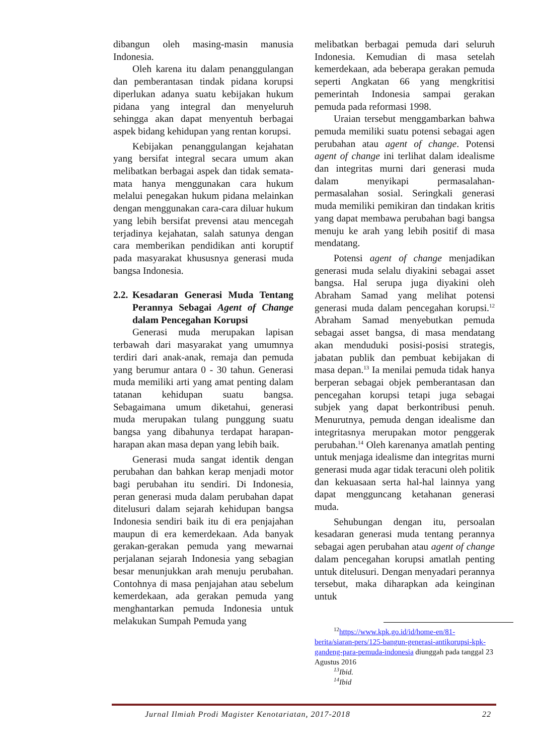dibangun oleh masing-masin manusia Indonesia.
Oleh karena itu dalam penanggulangan dan pemberantasan tindak pidana korupsi diperlukan adanya suatu kebijakan hukum pidana yang integral dan menyeluruh sehingga akan dapat menyentuh berbagai aspek bidang kehidupan yang rentan korupsi.
Kebijakan penanggulangan kejahatan yang bersifat integral secara umum akan melibatkan berbagai aspek dan tidak semata-mata hanya menggunakan cara hukum melalui penegakan hukum pidana melainkan dengan menggunakan cara-cara diluar hukum yang lebih bersifat prevensi atau mencegah terjadinya kejahatan, salah satunya dengan cara memberikan pendidikan anti koruptif pada masyarakat khususnya generasi muda bangsa Indonesia.
2.2. Kesadaran Generasi Muda Tentang Perannya Sebagai Agent of Change dalam Pencegahan Korupsi
Generasi muda merupakan lapisan terbawah dari masyarakat yang umumnya terdiri dari anak-anak, remaja dan pemuda yang berumur antara 0 - 30 tahun. Generasi muda memiliki arti yang amat penting dalam tatanan kehidupan suatu bangsa. Sebagaimana umum diketahui, generasi muda merupakan tulang punggung suatu bangsa yang dibahunya terdapat harapan-harapan akan masa depan yang lebih baik.
Generasi muda sangat identik dengan perubahan dan bahkan kerap menjadi motor bagi perubahan itu sendiri. Di Indonesia, peran generasi muda dalam perubahan dapat ditelusuri dalam sejarah kehidupan bangsa Indonesia sendiri baik itu di era penjajahan maupun di era kemerdekaan. Ada banyak gerakan-gerakan pemuda yang mewarnai perjalanan sejarah Indonesia yang sebagian besar menunjukkan arah menuju perubahan. Contohnya di masa penjajahan atau sebelum kemerdekaan, ada gerakan pemuda yang menghantarkan pemuda Indonesia untuk melakukan Sumpah Pemuda yang
melibatkan berbagai pemuda dari seluruh Indonesia. Kemudian di masa setelah kemerdekaan, ada beberapa gerakan pemuda seperti Angkatan 66 yang mengkritisi pemerintah Indonesia sampai gerakan pemuda pada reformasi 1998.
Uraian tersebut menggambarkan bahwa pemuda memiliki suatu potensi sebagai agen perubahan atau agent of change. Potensi agent of change ini terlihat dalam idealisme dan integritas murni dari generasi muda dalam menyikapi permasalahan-permasalahan sosial. Seringkali generasi muda memiliki pemikiran dan tindakan kritis yang dapat membawa perubahan bagi bangsa menuju ke arah yang lebih positif di masa mendatang.
Potensi agent of change menjadikan generasi muda selalu diyakini sebagai asset bangsa. Hal serupa juga diyakini oleh Abraham Samad yang melihat potensi generasi muda dalam pencegahan korupsi.<sup>12</sup> Abraham Samad menyebutkan pemuda sebagai asset bangsa, di masa mendatang akan menduduki posisi-posisi strategis, jabatan publik dan pembuat kebijakan di masa depan.<sup>13</sup> Ia menilai pemuda tidak hanya berperan sebagai objek pemberantasan dan pencegahan korupsi tetapi juga sebagai subjek yang dapat berkontribusi penuh. Menurutnya, pemuda dengan idealisme dan integritasnya merupakan motor penggerak perubahan.<sup>14</sup> Oleh karenanya amatlah penting untuk menjaga idealisme dan integritas murni generasi muda agar tidak teracuni oleh politik dan kekuasaan serta hal-hal lainnya yang dapat mengguncang ketahanan generasi muda.
Sehubungan dengan itu, persoalan kesadaran generasi muda tentang perannya sebagai agen perubahan atau agent of change dalam pencegahan korupsi amatlah penting untuk ditelusuri. Dengan menyadari perannya tersebut, maka diharapkan ada keinginan untuk
<sup>12</sup> https://www.kpk.go.id/id/home-en/81-berita/siaran-pers/125-bangun-generasi-antikorupsi-kpk-gandeng-para-pemuda-indonesia diunggah pada tanggal 23 Agustus 2016
<sup>13</sup> Ibid.
<sup>14</sup> Ibid
Jurnal Ilmiah Prodi Magister Kenotariatan, 2017-2018 22